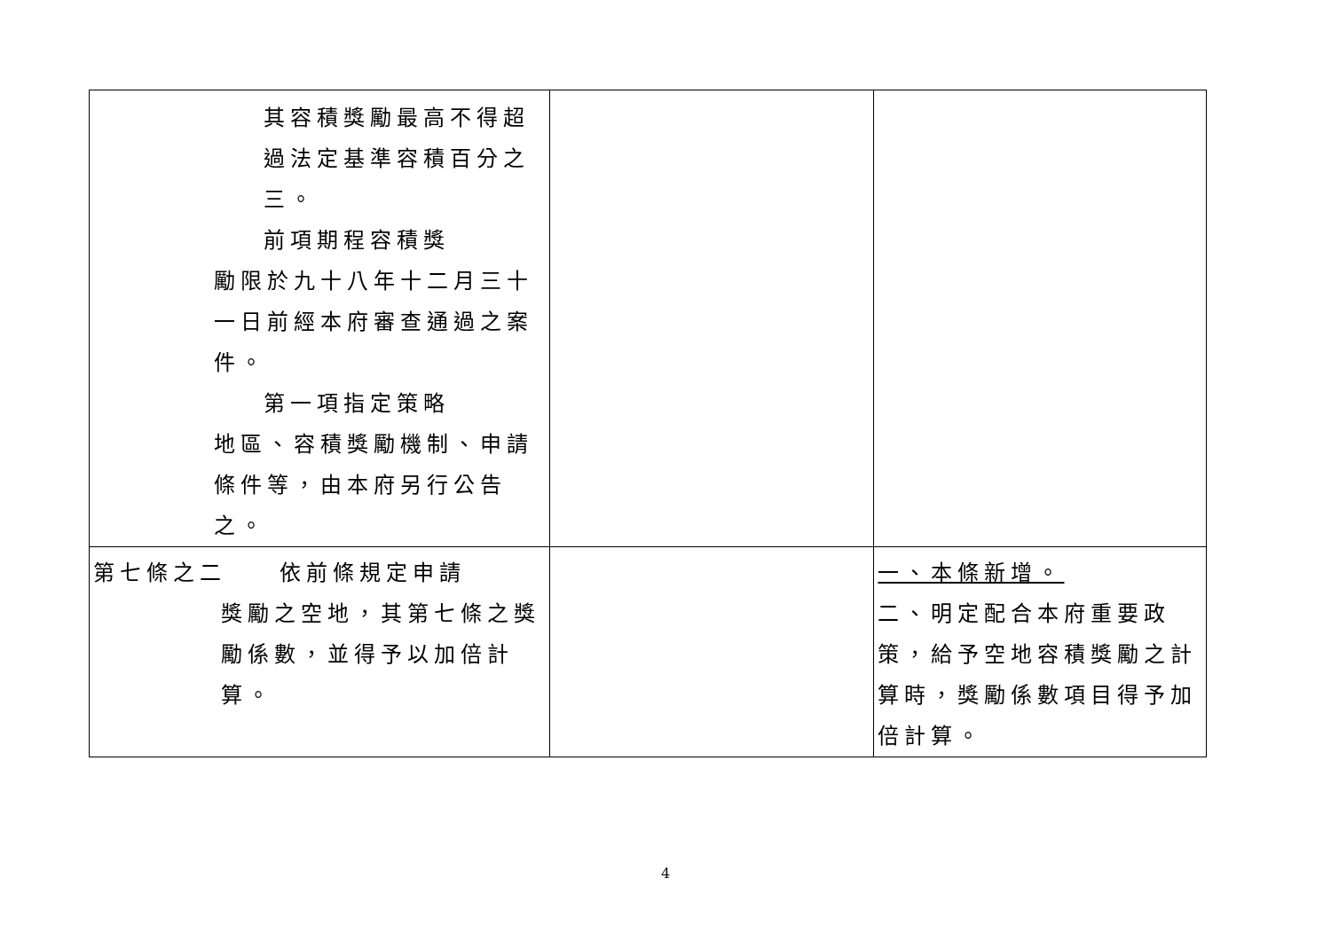| 其容積獎勵最高不得超過法定基準容積百分之三。 前項期程容積獎 勵限於九十八年十二月三十一日前經本府審查通過之案件。 第一項指定策略 地區、容積獎勵機制、申請條件等，由本府另行公告之。 | | |
| 第七條之二 依前條規定申請 獎勵之空地，其第七條之獎勵係數，並得予以加倍計算。 | | 一、本條新增。 二、明定配合本府重要政策，給予空地容積獎勵之計算時，獎勵係數項目得予加倍計算。 |
4